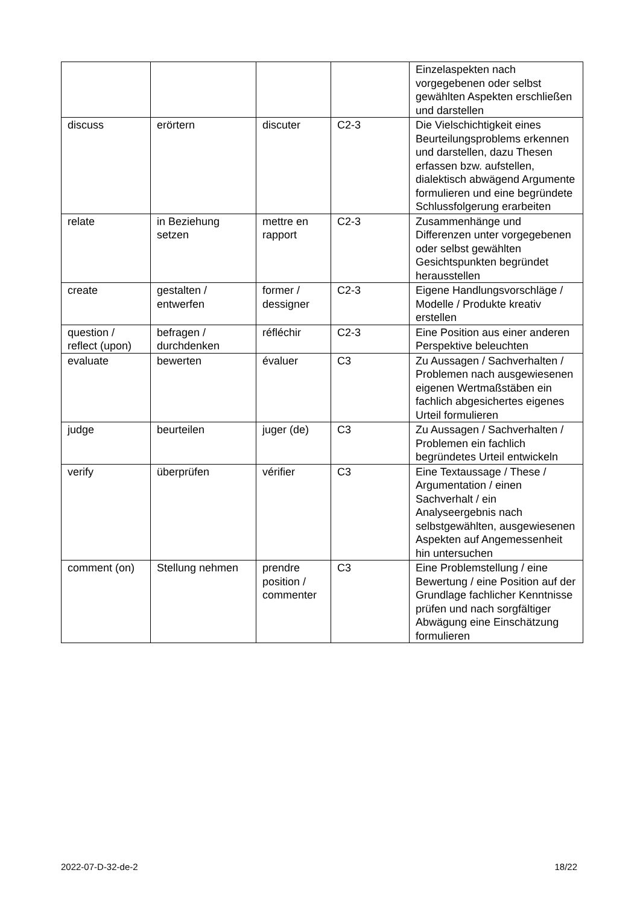| | | | | Einzelaspekten nach vorgegebenen oder selbst gewählten Aspekten erschließen und darstellen |
| discuss | erörtern | discuter | C2-3 | Die Vielschichtigkeit eines Beurteilungsproblems erkennen und darstellen, dazu Thesen erfassen bzw. aufstellen, dialektisch abwägend Argumente formulieren und eine begründete Schlussfolgerung erarbeiten |
| relate | in Beziehung setzen | mettre en rapport | C2-3 | Zusammenhänge und Differenzen unter vorgegebenen oder selbst gewählten Gesichtspunkten begründet herausstellen |
| create | gestalten / entwerfen | former / dessigner | C2-3 | Eigene Handlungsvorschläge / Modelle / Produkte kreativ erstellen |
| question / reflect (upon) | befragen / durchdenken | réfléchir | C2-3 | Eine Position aus einer anderen Perspektive beleuchten |
| evaluate | bewerten | évaluer | C3 | Zu Aussagen / Sachverhalten / Problemen nach ausgewiesenen eigenen Wertmaßstäben ein fachlich abgesichertes eigenes Urteil formulieren |
| judge | beurteilen | juger (de) | C3 | Zu Aussagen / Sachverhalten / Problemen ein fachlich begründetes Urteil entwickeln |
| verify | überprüfen | vérifier | C3 | Eine Textaussage / These / Argumentation / einen Sachverhalt / ein Analyseergebnis nach selbstgewählten, ausgewiesenen Aspekten auf Angemessenheit hin untersuchen |
| comment (on) | Stellung nehmen | prendre position / commenter | C3 | Eine Problemstellung / eine Bewertung / eine Position auf der Grundlage fachlicher Kenntnisse prüfen und nach sorgfältiger Abwägung eine Einschätzung formulieren |
2022-07-D-32-de-2 18/22